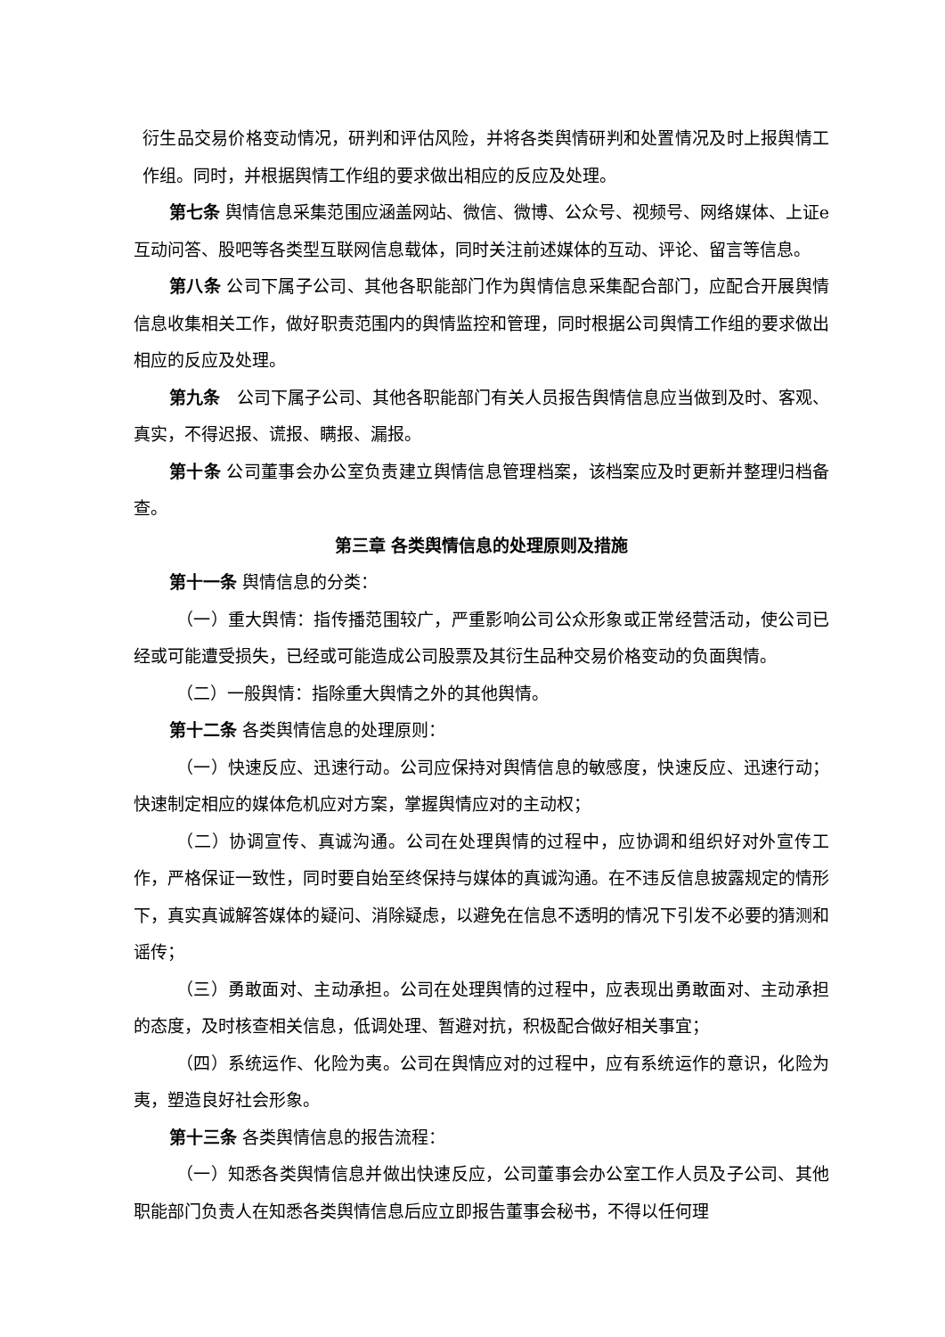衍生品交易价格变动情况，研判和评估风险，并将各类舆情研判和处置情况及时上报舆情工作组。同时，并根据舆情工作组的要求做出相应的反应及处理。
第七条 舆情信息采集范围应涵盖网站、微信、微博、公众号、视频号、网络媒体、上证e互动问答、股吧等各类型互联网信息载体，同时关注前述媒体的互动、评论、留言等信息。
第八条 公司下属子公司、其他各职能部门作为舆情信息采集配合部门，应配合开展舆情信息收集相关工作，做好职责范围内的舆情监控和管理，同时根据公司舆情工作组的要求做出相应的反应及处理。
第九条　公司下属子公司、其他各职能部门有关人员报告舆情信息应当做到及时、客观、真实，不得迟报、谎报、瞒报、漏报。
第十条 公司董事会办公室负责建立舆情信息管理档案，该档案应及时更新并整理归档备查。
第三章 各类舆情信息的处理原则及措施
第十一条 舆情信息的分类：
（一）重大舆情：指传播范围较广，严重影响公司公众形象或正常经营活动，使公司已经或可能遭受损失，已经或可能造成公司股票及其衍生品种交易价格变动的负面舆情。
（二）一般舆情：指除重大舆情之外的其他舆情。
第十二条 各类舆情信息的处理原则：
（一）快速反应、迅速行动。公司应保持对舆情信息的敏感度，快速反应、迅速行动；快速制定相应的媒体危机应对方案，掌握舆情应对的主动权；
（二）协调宣传、真诚沟通。公司在处理舆情的过程中，应协调和组织好对外宣传工作，严格保证一致性，同时要自始至终保持与媒体的真诚沟通。在不违反信息披露规定的情形下，真实真诚解答媒体的疑问、消除疑虑，以避免在信息不透明的情况下引发不必要的猜测和谣传；
（三）勇敢面对、主动承担。公司在处理舆情的过程中，应表现出勇敢面对、主动承担的态度，及时核查相关信息，低调处理、暂避对抗，积极配合做好相关事宜；
（四）系统运作、化险为夷。公司在舆情应对的过程中，应有系统运作的意识，化险为夷，塑造良好社会形象。
第十三条 各类舆情信息的报告流程：
（一）知悉各类舆情信息并做出快速反应，公司董事会办公室工作人员及子公司、其他职能部门负责人在知悉各类舆情信息后应立即报告董事会秘书，不得以任何理